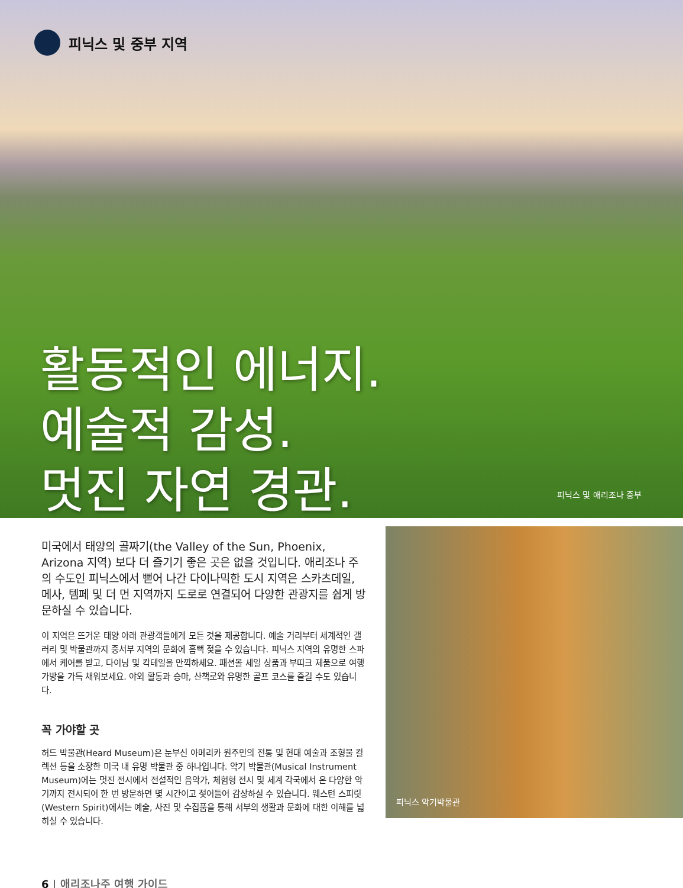피닉스 및 중부 지역
활동적인 에너지.
예술적 감성.
멋진 자연 경관.
피닉스 및 애리조나 중부
미국에서 태양의 골짜기(the Valley of the Sun, Phoenix, Arizona 지역) 보다 더 즐기기 좋은 곳은 없을 것입니다. 애리조나 주의 수도인 피닉스에서 뻗어 나간 다이나믹한 도시 지역은 스카츠데일, 메사, 템페 및 더 먼 지역까지 도로로 연결되어 다양한 관광지를 쉽게 방문하실 수 있습니다.
이 지역은 뜨거운 태양 아래 관광객들에게 모든 것을 제공합니다. 예술 거리부터 세계적인 갤러리 및 박물관까지 중서부 지역의 문화에 흠뻑 젖을 수 있습니다. 피닉스 지역의 유명한 스파에서 케어를 받고, 다이닝 및 칵테일을 만끽하세요. 패션몰 세일 상품과 부띠크 제품으로 여행 가방을 가득 채워보세요. 야외 활동과 승마, 산책로와 유명한 골프 코스를 즐길 수도 있습니다.
꼭 가야할 곳
허드 박물관(Heard Museum)은 눈부신 아메리카 원주민의 전통 및 현대 예술과 조형물 컬렉션 등을 소장한 미국 내 유명 박물관 중 하나입니다. 악기 박물관(Musical Instrument Museum)에는 멋진 전시에서 전설적인 음악가, 체험형 전시 및 세계 각국에서 온 다양한 악기까지 전시되어 한 번 방문하면 몇 시간이고 젖어들어 감상하실 수 있습니다. 웨스턴 스피릿(Western Spirit)에서는 예술, 사진 및 수집품을 통해 서부의 생활과 문화에 대한 이해를 넓히실 수 있습니다.
피닉스 악기박물관
6 | 애리조나주 여행 가이드